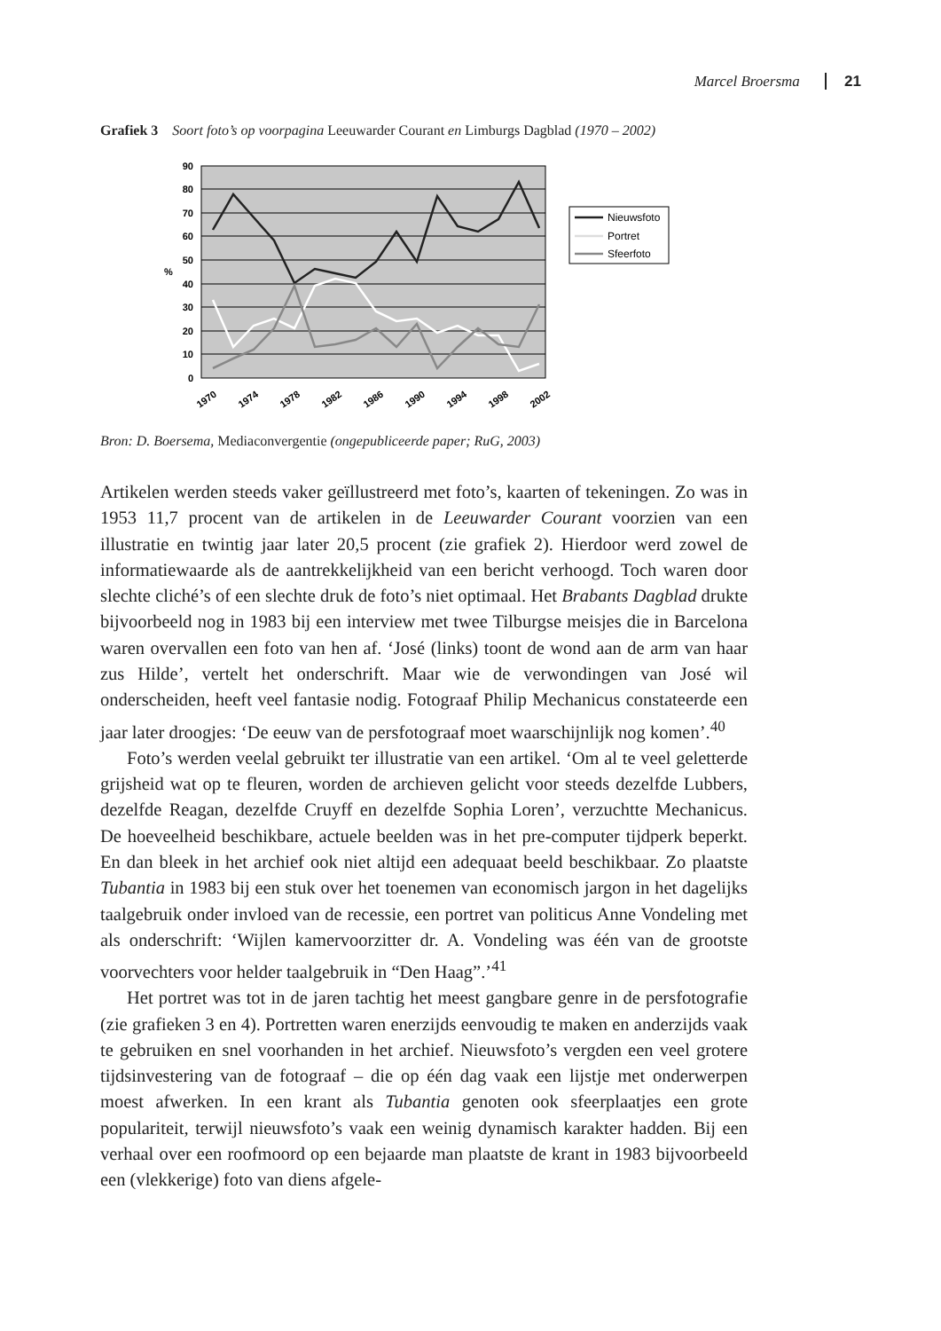Marcel Broersma 21
Grafiek 3 Soort foto’s op voorpagina Leeuwarder Courant en Limburgs Dagblad (1970 – 2002)
90
80
70
60
50
40
30
20
10
0
%
1970
1974
1978
1982
1986
1990
1994
1998
2002
Nieuwsfoto
Portret
Sfeerfoto
Bron: D. Boersema, Mediaconvergentie (ongepubliceerde paper; RuG, 2003)
Artikelen werden steeds vaker geïllustreerd met foto’s, kaarten of tekeningen. Zo was in 1953 11,7 procent van de artikelen in de Leeuwarder Courant voorzien van een illustratie en twintig jaar later 20,5 procent (zie grafiek 2). Hierdoor werd zowel de informatiewaarde als de aantrekkelijkheid van een bericht verhoogd. Toch waren door slechte cliché’s of een slechte druk de foto’s niet optimaal. Het Brabants Dagblad drukte bijvoorbeeld nog in 1983 bij een interview met twee Tilburgse meisjes die in Barcelona waren overvallen een foto van hen af. ‘José (links) toont de wond aan de arm van haar zus Hilde’, vertelt het onderschrift. Maar wie de verwondingen van José wil onderscheiden, heeft veel fantasie nodig. Fotograaf Philip Mechanicus constateerde een jaar later droogjes: ‘De eeuw van de persfotograaf moet waarschijnlijk nog komen’.<sup>40</sup>
Foto’s werden veelal gebruikt ter illustratie van een artikel. ‘Om al te veel geletterde grijsheid wat op te fleuren, worden de archieven gelicht voor steeds dezelfde Lubbers, dezelfde Reagan, dezelfde Cruyff en dezelfde Sophia Loren’, verzuchtte Mechanicus. De hoeveelheid beschikbare, actuele beelden was in het pre-computer tijdperk beperkt. En dan bleek in het archief ook niet altijd een adequaat beeld beschikbaar. Zo plaatste Tubantia in 1983 bij een stuk over het toenemen van economisch jargon in het dagelijks taalgebruik onder invloed van de recessie, een portret van politicus Anne Vondeling met als onderschrift: ‘Wijlen kamervoorzitter dr. A. Vondeling was één van de grootste voorvechters voor helder taalgebruik in “Den Haag”.’<sup>41</sup>
Het portret was tot in de jaren tachtig het meest gangbare genre in de persfotografie (zie grafieken 3 en 4). Portretten waren enerzijds eenvoudig te maken en anderzijds vaak te gebruiken en snel voorhanden in het archief. Nieuwsfoto’s vergden een veel grotere tijdsinvestering van de fotograaf – die op één dag vaak een lijstje met onderwerpen moest afwerken. In een krant als Tubantia genoten ook sfeerplaatjes een grote populariteit, terwijl nieuwsfoto’s vaak een weinig dynamisch karakter hadden. Bij een verhaal over een roofmoord op een bejaarde man plaatste de krant in 1983 bijvoorbeeld een (vlekkerige) foto van diens afgele-